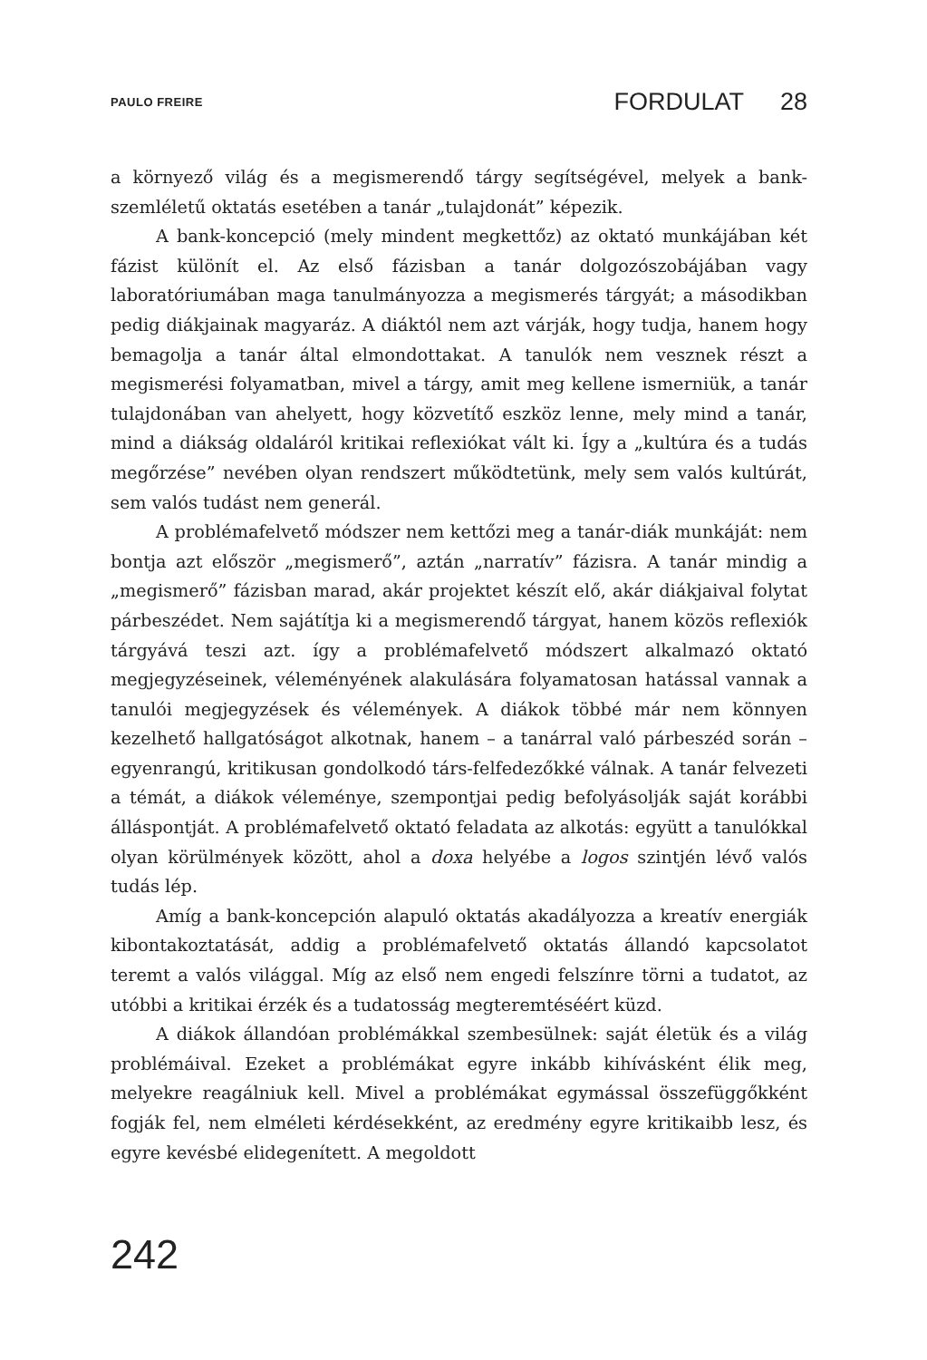PAULO FREIRE
FORDULAT 28
a környező világ és a megismerendő tárgy segítségével, melyek a bank-szemléletű oktatás esetében a tanár „tulajdonát” képezik.
A bank-koncepció (mely mindent megkettőz) az oktató munkájában két fázist különít el. Az első fázisban a tanár dolgozószobájában vagy laboratóriumában maga tanulmányozza a megismerés tárgyát; a másodikban pedig diákjainak magyaráz. A diáktól nem azt várják, hogy tudja, hanem hogy bemagolja a tanár által elmondottakat. A tanulók nem vesznek részt a megismerési folyamatban, mivel a tárgy, amit meg kellene ismerniük, a tanár tulajdonában van ahelyett, hogy közvetítő eszköz lenne, mely mind a tanár, mind a diákság oldaláról kritikai reflexiókat vált ki. Így a „kultúra és a tudás megőrzése” nevében olyan rendszert működtetünk, mely sem valós kultúrát, sem valós tudást nem generál.
A problémafelvető módszer nem kettőzi meg a tanár-diák munkáját: nem bontja azt először „megismerő”, aztán „narratív” fázisra. A tanár mindig a „megismerő” fázisban marad, akár projektet készít elő, akár diákjaival folytat párbeszédet. Nem sajátítja ki a megismerendő tárgyat, hanem közös reflexiók tárgyává teszi azt. így a problémafelvető módszert alkalmazó oktató megjegyzéseinek, véleményének alakulására folyamatosan hatással vannak a tanulói megjegyzések és vélemények. A diákok többé már nem könnyen kezelhető hallgatóságot alkotnak, hanem – a tanárral való párbeszéd során – egyenrangú, kritikusan gondolkodó társ-felfedezőkké válnak. A tanár felvezeti a témát, a diákok véleménye, szempontjai pedig befolyásolják saját korábbi álláspontját. A problémafelvető oktató feladata az alkotás: együtt a tanulókkal olyan körülmények között, ahol a doxa helyébe a logos szintjén lévő valós tudás lép.
Amíg a bank-koncepción alapuló oktatás akadályozza a kreatív energiák kibontakoztatását, addig a problémafelvető oktatás állandó kapcsolatot teremt a valós világgal. Míg az első nem engedi felszínre törni a tudatot, az utóbbi a kritikai érzék és a tudatosság megteremtéséért küzd.
A diákok állandóan problémákkal szembesülnek: saját életük és a világ problémáival. Ezeket a problémákat egyre inkább kihívásként élik meg, melyekre reagálniuk kell. Mivel a problémákat egymással összefüggőkként fogják fel, nem elméleti kérdésekként, az eredmény egyre kritikaibb lesz, és egyre kevésbé elidegenített. A megoldott
242